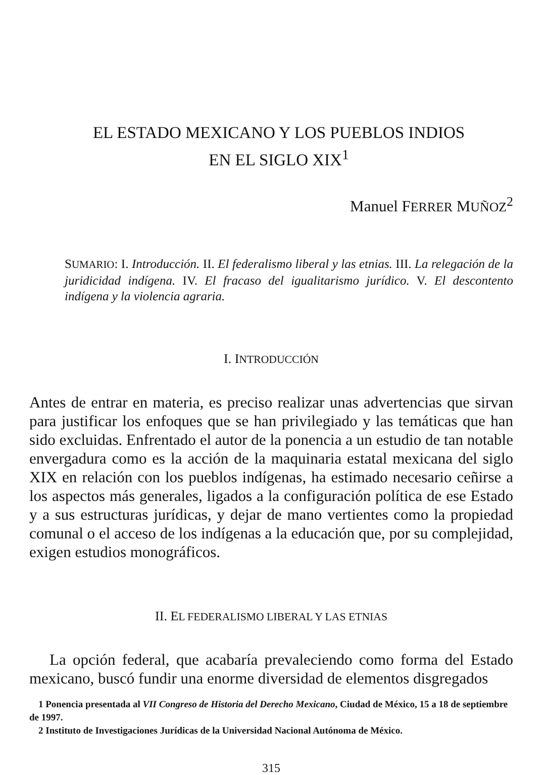EL ESTADO MEXICANO Y LOS PUEBLOS INDIOS
EN EL SIGLO XIX<sup>1</sup>
Manuel FERRER MUÑOZ<sup>2</sup>
SUMARIO: I. Introducción. II. El federalismo liberal y las etnias. III. La relegación de la juridicidad indígena. IV. El fracaso del igualitarismo jurídico. V. El descontento indígena y la violencia agraria.
I. INTRODUCCIÓN
Antes de entrar en materia, es preciso realizar unas advertencias que sirvan para justificar los enfoques que se han privilegiado y las temáticas que han sido excluidas. Enfrentado el autor de la ponencia a un estudio de tan notable envergadura como es la acción de la maquinaria estatal mexicana del siglo XIX en relación con los pueblos indígenas, ha estimado necesario ceñirse a los aspectos más generales, ligados a la configuración política de ese Estado y a sus estructuras jurídicas, y dejar de mano vertientes como la propiedad comunal o el acceso de los indígenas a la educación que, por su complejidad, exigen estudios monográficos.
II. EL FEDERALISMO LIBERAL Y LAS ETNIAS
La opción federal, que acabaría prevaleciendo como forma del Estado mexicano, buscó fundir una enorme diversidad de elementos disgregados
1 Ponencia presentada al VII Congreso de Historia del Derecho Mexicano, Ciudad de México, 15 a 18 de septiembre de 1997.
2 Instituto de Investigaciones Jurídicas de la Universidad Nacional Autónoma de México.
315